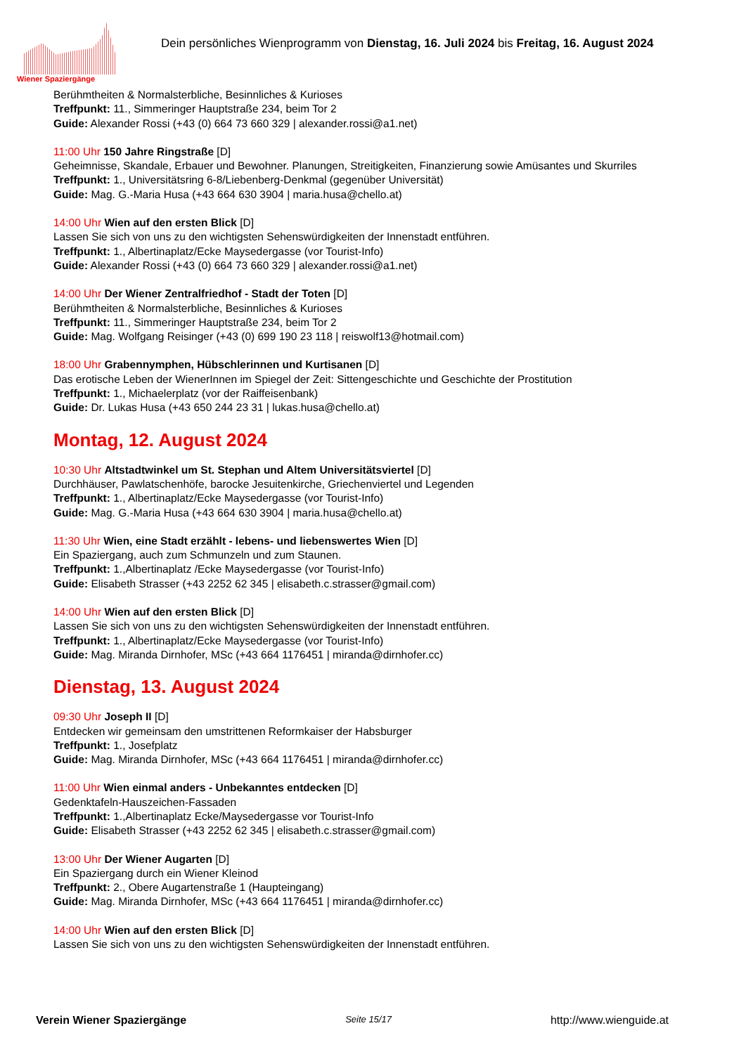Wiener Spaziergänge
Dein persönliches Wienprogramm von Dienstag, 16. Juli 2024 bis Freitag, 16. August 2024
Berühmtheiten & Normalsterbliche, Besinnliches & Kurioses
Treffpunkt: 11., Simmeringer Hauptstraße 234, beim Tor 2
Guide: Alexander Rossi (+43 (0) 664 73 660 329 | alexander.rossi@a1.net)
11:00 Uhr 150 Jahre Ringstraße [D]
Geheimnisse, Skandale, Erbauer und Bewohner. Planungen, Streitigkeiten, Finanzierung sowie Amüsantes und Skurriles
Treffpunkt: 1., Universitätsring 6-8/Liebenberg-Denkmal (gegenüber Universität)
Guide: Mag. G.-Maria Husa (+43 664 630 3904 | maria.husa@chello.at)
14:00 Uhr Wien auf den ersten Blick [D]
Lassen Sie sich von uns zu den wichtigsten Sehenswürdigkeiten der Innenstadt entführen.
Treffpunkt: 1., Albertinaplatz/Ecke Maysedergasse (vor Tourist-Info)
Guide: Alexander Rossi (+43 (0) 664 73 660 329 | alexander.rossi@a1.net)
14:00 Uhr Der Wiener Zentralfriedhof - Stadt der Toten [D]
Berühmtheiten & Normalsterbliche, Besinnliches & Kurioses
Treffpunkt: 11., Simmeringer Hauptstraße 234, beim Tor 2
Guide: Mag. Wolfgang Reisinger (+43 (0) 699 190 23 118 | reiswolf13@hotmail.com)
18:00 Uhr Grabennymphen, Hübschlerinnen und Kurtisanen [D]
Das erotische Leben der WienerInnen im Spiegel der Zeit: Sittengeschichte und Geschichte der Prostitution
Treffpunkt: 1., Michaelerplatz (vor der Raiffeisenbank)
Guide: Dr. Lukas Husa (+43 650 244 23 31 | lukas.husa@chello.at)
Montag, 12. August 2024
10:30 Uhr Altstadtwinkel um St. Stephan und Altem Universitätsviertel [D]
Durchhäuser, Pawlatschenhöfe, barocke Jesuitenkirche, Griechenviertel und Legenden
Treffpunkt: 1., Albertinaplatz/Ecke Maysedergasse (vor Tourist-Info)
Guide: Mag. G.-Maria Husa (+43 664 630 3904 | maria.husa@chello.at)
11:30 Uhr Wien, eine Stadt erzählt - lebens- und liebenswertes Wien [D]
Ein Spaziergang, auch zum Schmunzeln und zum Staunen.
Treffpunkt: 1.,Albertinaplatz /Ecke Maysedergasse (vor Tourist-Info)
Guide: Elisabeth Strasser (+43 2252 62 345 | elisabeth.c.strasser@gmail.com)
14:00 Uhr Wien auf den ersten Blick [D]
Lassen Sie sich von uns zu den wichtigsten Sehenswürdigkeiten der Innenstadt entführen.
Treffpunkt: 1., Albertinaplatz/Ecke Maysedergasse (vor Tourist-Info)
Guide: Mag. Miranda Dirnhofer, MSc (+43 664 1176451 | miranda@dirnhofer.cc)
Dienstag, 13. August 2024
09:30 Uhr Joseph II [D]
Entdecken wir gemeinsam den umstrittenen Reformkaiser der Habsburger
Treffpunkt: 1., Josefplatz
Guide: Mag. Miranda Dirnhofer, MSc (+43 664 1176451 | miranda@dirnhofer.cc)
11:00 Uhr Wien einmal anders - Unbekanntes entdecken [D]
Gedenktafeln-Hauszeichen-Fassaden
Treffpunkt: 1.,Albertinaplatz Ecke/Maysedergasse vor Tourist-Info
Guide: Elisabeth Strasser (+43 2252 62 345 | elisabeth.c.strasser@gmail.com)
13:00 Uhr Der Wiener Augarten [D]
Ein Spaziergang durch ein Wiener Kleinod
Treffpunkt: 2., Obere Augartenstraße 1 (Haupteingang)
Guide: Mag. Miranda Dirnhofer, MSc (+43 664 1176451 | miranda@dirnhofer.cc)
14:00 Uhr Wien auf den ersten Blick [D]
Lassen Sie sich von uns zu den wichtigsten Sehenswürdigkeiten der Innenstadt entführen.
Verein Wiener Spaziergänge Seite 15/17 http://www.wienguide.at